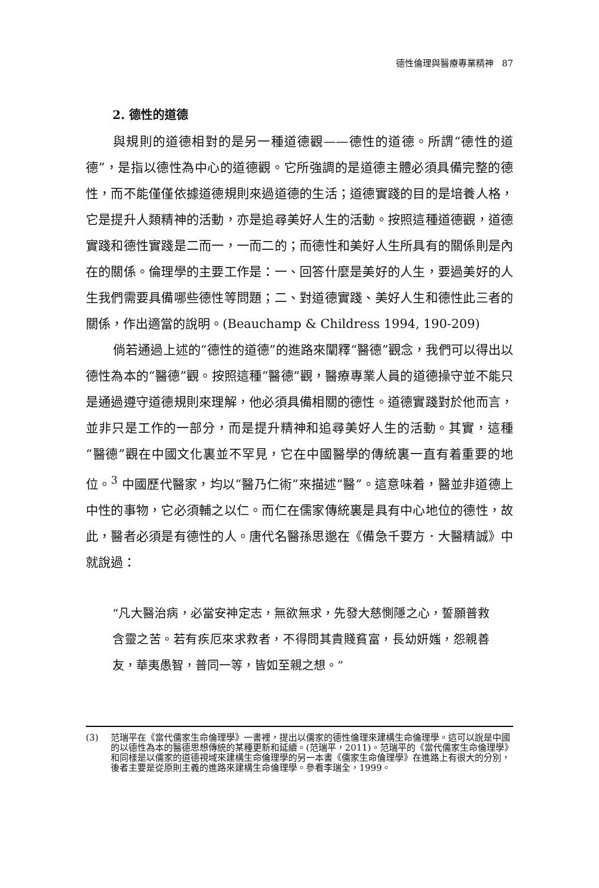德性倫理與醫療專業精神 87
2. 德性的道德
與規則的道德相對的是另一種道德觀——德性的道德。所謂“德性的道德”，是指以德性為中心的道德觀。它所強調的是道德主體必須具備完整的德性，而不能僅僅依據道德規則來過道德的生活；道德實踐的目的是培養人格，它是提升人類精神的活動，亦是追尋美好人生的活動。按照這種道德觀，道德實踐和德性實踐是二而一，一而二的；而德性和美好人生所具有的關係則是內在的關係。倫理學的主要工作是：一、回答什麼是美好的人生，要過美好的人生我們需要具備哪些德性等問題；二、對道德實踐、美好人生和德性此三者的關係，作出適當的說明。(Beauchamp & Childress 1994, 190-209)
倘若通過上述的“德性的道德”的進路來闡釋“醫德”觀念，我們可以得出以德性為本的“醫德”觀。按照這種“醫德”觀，醫療專業人員的道德操守並不能只是通過遵守道德規則來理解，他必須具備相關的德性。道德實踐對於他而言，並非只是工作的一部分，而是提升精神和追尋美好人生的活動。其實，這種“醫德”觀在中國文化裏並不罕見，它在中國醫學的傳統裏一直有着重要的地位。<sup>3</sup> 中國歷代醫家，均以“醫乃仁術”來描述“醫”。這意味着，醫並非道德上中性的事物，它必須輔之以仁。而仁在儒家傳統裏是具有中心地位的德性，故此，醫者必須是有德性的人。唐代名醫孫思邈在《備急千要方．大醫精誠》中就說過：
“凡大醫治病，必當安神定志，無欲無求，先發大慈惻隱之心，誓願普救含靈之苦。若有疾厄來求救者，不得問其貴賤貧富，長幼妍媸，怨親善友，華夷愚智，普同一等，皆如至親之想。”
(3) 范瑞平在《當代儒家生命倫理學》一書裡，提出以儒家的德性倫理來建構生命倫理學。這可以說是中國的以德性為本的醫德思想傳統的某種更新和延續。(范瑞平，2011)。范瑞平的《當代儒家生命倫理學》和同樣是以儒家的道德視域來建構生命倫理學的另一本書《儒家生命倫理學》在進路上有很大的分別，後者主要是從原則主義的進路來建構生命倫理學。參看李瑞全，1999。